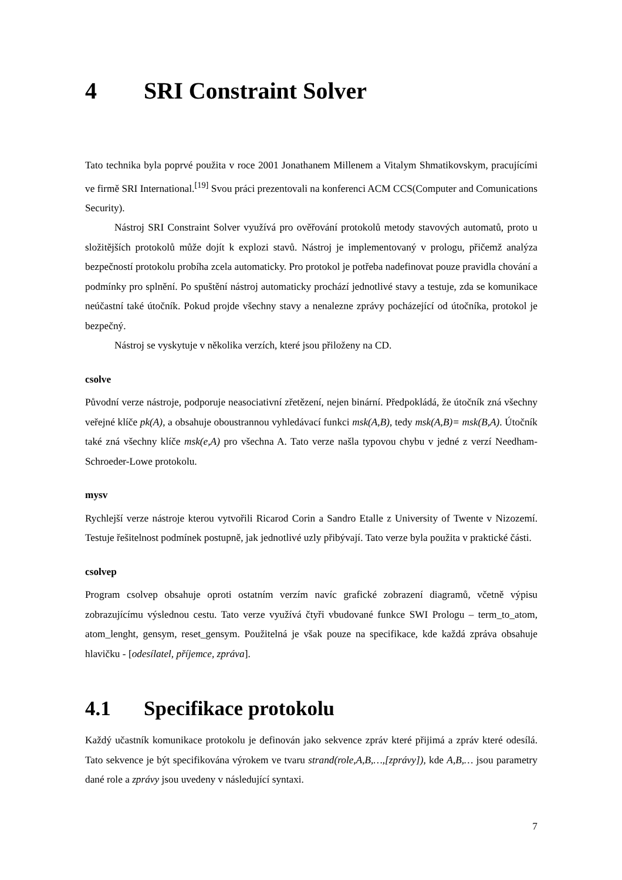4 SRI Constraint Solver
Tato technika byla poprvé použita v roce 2001 Jonathanem Millenem a Vitalym Shmatikovskym, pracujícími ve firmě SRI International.<sup>[19]</sup> Svou práci prezentovali na konferenci ACM CCS(Computer and Comunications Security).
Nástroj SRI Constraint Solver využívá pro ověřování protokolů metody stavových automatů, proto u složitějších protokolů může dojít k explozi stavů. Nástroj je implementovaný v prologu, přičemž analýza bezpečností protokolu probíha zcela automaticky. Pro protokol je potřeba nadefinovat pouze pravidla chování a podmínky pro splnění. Po spuštění nástroj automaticky prochází jednotlivé stavy a testuje, zda se komunikace neúčastní také útočník. Pokud projde všechny stavy a nenalezne zprávy pocházející od útočníka, protokol je bezpečný.
Nástroj se vyskytuje v několika verzích, které jsou přiloženy na CD.
csolve
Původní verze nástroje, podporuje neasociativní zřetězení, nejen binární. Předpokládá, že útočník zná všechny veřejné klíče pk(A), a obsahuje oboustrannou vyhledávací funkci msk(A,B), tedy msk(A,B)= msk(B,A). Útočník také zná všechny klíče msk(e,A) pro všechna A. Tato verze našla typovou chybu v jedné z verzí Needham-Schroeder-Lowe protokolu.
mysv
Rychlejší verze nástroje kterou vytvořili Ricarod Corin a Sandro Etalle z University of Twente v Nizozemí. Testuje řešitelnost podmínek postupně, jak jednotlivé uzly přibývají. Tato verze byla použita v praktické části.
csolvep
Program csolvep obsahuje oproti ostatním verzím navíc grafické zobrazení diagramů, včetně výpisu zobrazujícímu výslednou cestu. Tato verze využívá čtyři vbudované funkce SWI Prologu – term_to_atom, atom_lenght, gensym, reset_gensym. Použitelná je však pouze na specifikace, kde každá zpráva obsahuje hlavičku - [odesílatel, příjemce, zpráva].
4.1 Specifikace protokolu
Každý učastník komunikace protokolu je definován jako sekvence zpráv které přijimá a zpráv které odesílá. Tato sekvence je být specifikována výrokem ve tvaru strand(role,A,B,…,[zprávy]), kde A,B,… jsou parametry dané role a zprávy jsou uvedeny v následující syntaxi.
7